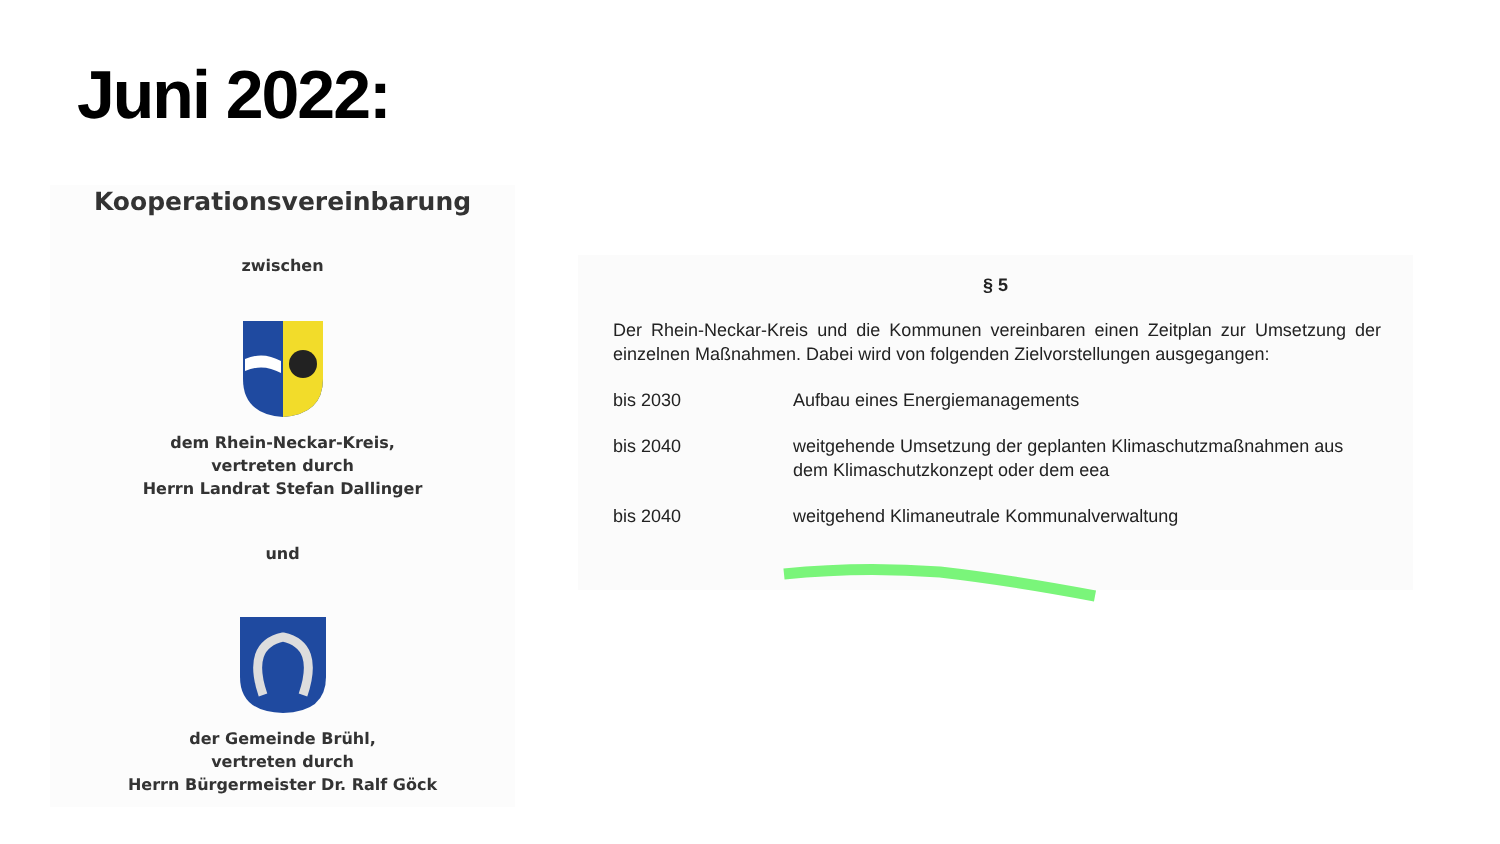Juni 2022:
Kooperationsvereinbarung
zwischen
dem Rhein-Neckar-Kreis,
vertreten durch
Herrn Landrat Stefan Dallinger
und
der Gemeinde Brühl,
vertreten durch
Herrn Bürgermeister Dr. Ralf Göck
§ 5
Der Rhein-Neckar-Kreis und die Kommunen vereinbaren einen Zeitplan zur Umsetzung der einzelnen Maßnahmen. Dabei wird von folgenden Zielvorstellungen ausgegangen:
bis 2030 Aufbau eines Energiemanagements
bis 2040 weitgehende Umsetzung der geplanten Klimaschutzmaßnahmen aus dem Klimaschutzkonzept oder dem eea
bis 2040 weitgehend Klimaneutrale Kommunalverwaltung